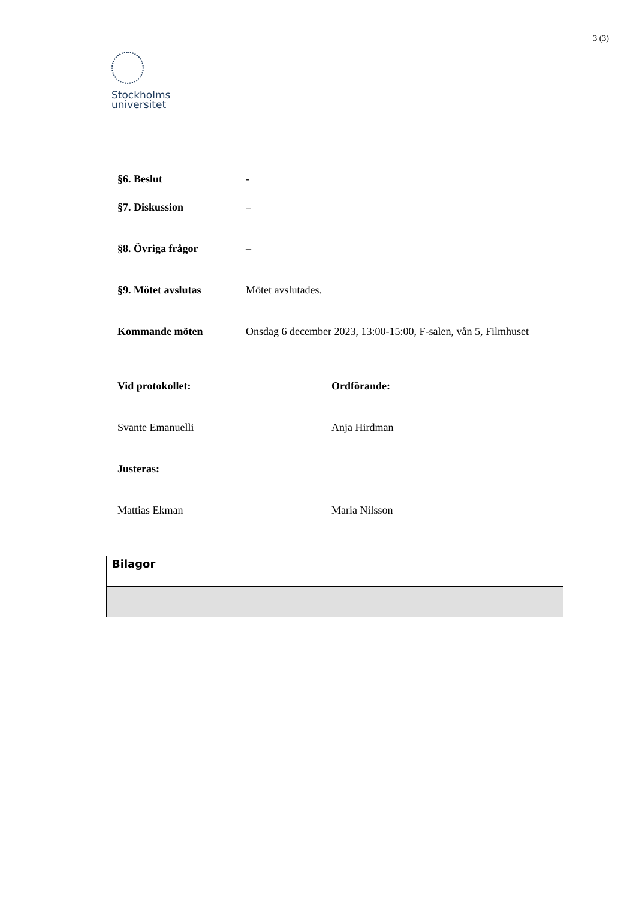3 (3)
Stockholms
universitet
§6. Beslut -
§7. Diskussion –
§8. Övriga frågor –
§9. Mötet avslutas Mötet avslutades.
Kommande möten Onsdag 6 december 2023, 13:00-15:00, F-salen, vån 5, Filmhuset
Vid protokollet: Ordförande:
Svante Emanuelli Anja Hirdman
Justeras:
Mattias Ekman Maria Nilsson
| Bilagor |
| --- |